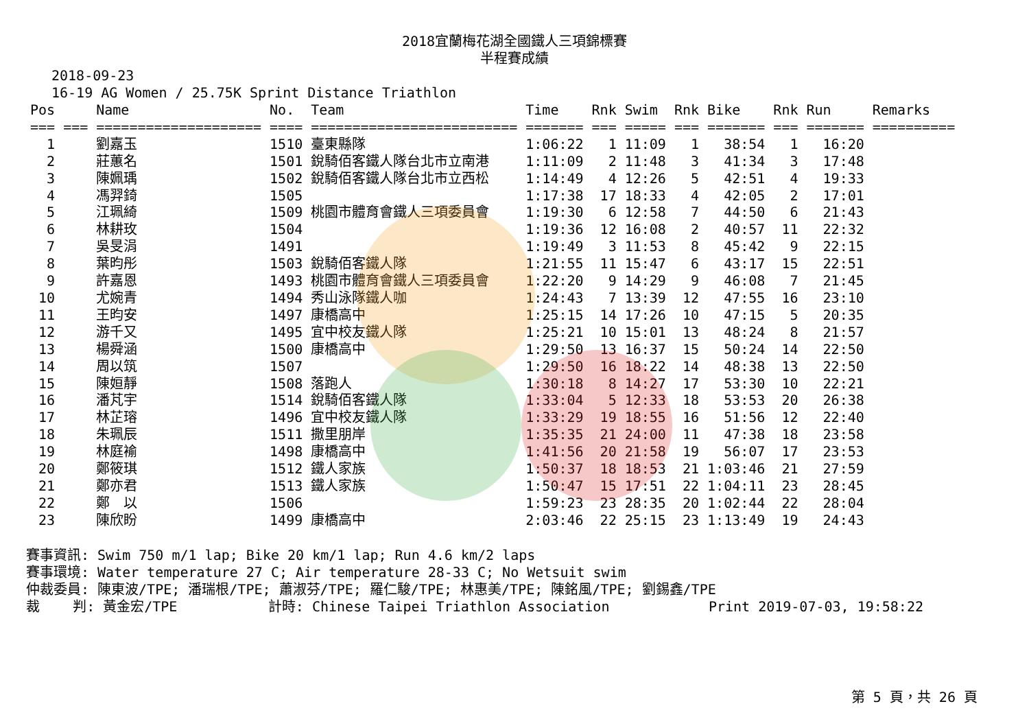2018宜蘭梅花湖全國鐵人三項錦標賽
半程賽成績
2018-09-23
16-19 AG Women / 25.75K Sprint Distance Triathlon
| Pos | | Name | No. | Team | Time | Rnk | Swim | Rnk | Bike | Rnk | Run | Remarks |
| --- | --- | --- | --- | --- | --- | --- | --- | --- | --- | --- | --- | --- |
| === | === | ==================== | ==== | ========================= | ======= | === | ===== | === | ======= | === | ======= | ========== |
| 1 | | 劉嘉玉 | 1510 | 臺東縣隊 | 1:06:22 | 1 | 11:09 | 1 | 38:54 | 1 | 16:20 | |
| 2 | | 莊蕙名 | 1501 | 銳騎佰客鐵人隊台北市立南港 | 1:11:09 | 2 | 11:48 | 3 | 41:34 | 3 | 17:48 | |
| 3 | | 陳姵瑀 | 1502 | 銳騎佰客鐵人隊台北市立西松 | 1:14:49 | 4 | 12:26 | 5 | 42:51 | 4 | 19:33 | |
| 4 | | 馮羿錡 | 1505 | | 1:17:38 | 17 | 18:33 | 4 | 42:05 | 2 | 17:01 | |
| 5 | | 江珮綺 | 1509 | 桃園市體育會鐵人三項委員會 | 1:19:30 | 6 | 12:58 | 7 | 44:50 | 6 | 21:43 | |
| 6 | | 林耕玫 | 1504 | | 1:19:36 | 12 | 16:08 | 2 | 40:57 | 11 | 22:32 | |
| 7 | | 吳旻涓 | 1491 | | 1:19:49 | 3 | 11:53 | 8 | 45:42 | 9 | 22:15 | |
| 8 | | 葉昀彤 | 1503 | 銳騎佰客鐵人隊 | 1:21:55 | 11 | 15:47 | 6 | 43:17 | 15 | 22:51 | |
| 9 | | 許嘉恩 | 1493 | 桃園市體育會鐵人三項委員會 | 1:22:20 | 9 | 14:29 | 9 | 46:08 | 7 | 21:45 | |
| 10 | | 尤婉青 | 1494 | 秀山泳隊鐵人咖 | 1:24:43 | 7 | 13:39 | 12 | 47:55 | 16 | 23:10 | |
| 11 | | 王昀安 | 1497 | 康橋高中 | 1:25:15 | 14 | 17:26 | 10 | 47:15 | 5 | 20:35 | |
| 12 | | 游千又 | 1495 | 宜中校友鐵人隊 | 1:25:21 | 10 | 15:01 | 13 | 48:24 | 8 | 21:57 | |
| 13 | | 楊舜涵 | 1500 | 康橋高中 | 1:29:50 | 13 | 16:37 | 15 | 50:24 | 14 | 22:50 | |
| 14 | | 周以筑 | 1507 | | 1:29:50 | 16 | 18:22 | 14 | 48:38 | 13 | 22:50 | |
| 15 | | 陳姮靜 | 1508 | 落跑人 | 1:30:18 | 8 | 14:27 | 17 | 53:30 | 10 | 22:21 | |
| 16 | | 潘芃宇 | 1514 | 銳騎佰客鐵人隊 | 1:33:04 | 5 | 12:33 | 18 | 53:53 | 20 | 26:38 | |
| 17 | | 林芷瑢 | 1496 | 宜中校友鐵人隊 | 1:33:29 | 19 | 18:55 | 16 | 51:56 | 12 | 22:40 | |
| 18 | | 朱珮辰 | 1511 | 撒里朋岸 | 1:35:35 | 21 | 24:00 | 11 | 47:38 | 18 | 23:58 | |
| 19 | | 林庭褕 | 1498 | 康橋高中 | 1:41:56 | 20 | 21:58 | 19 | 56:07 | 17 | 23:53 | |
| 20 | | 鄭筱琪 | 1512 | 鐵人家族 | 1:50:37 | 18 | 18:53 | 21 | 1:03:46 | 21 | 27:59 | |
| 21 | | 鄭亦君 | 1513 | 鐵人家族 | 1:50:47 | 15 | 17:51 | 22 | 1:04:11 | 23 | 28:45 | |
| 22 | | 鄭 以 | 1506 | | 1:59:23 | 23 | 28:35 | 20 | 1:02:44 | 22 | 28:04 | |
| 23 | | 陳欣盼 | 1499 | 康橋高中 | 2:03:46 | 22 | 25:15 | 23 | 1:13:49 | 19 | 24:43 | |
賽事資訊: Swim 750 m/1 lap; Bike 20 km/1 lap; Run 4.6 km/2 laps 賽事環境: Water temperature 27 C; Air temperature 28-33 C; No Wetsuit swim 仲裁委員: 陳東波/TPE; 潘瑞根/TPE; 蕭淑芬/TPE; 羅仁駿/TPE; 林惠美/TPE; 陳銘風/TPE; 劉錫鑫/TPE 裁 判: 黃金宏/TPE 計時: Chinese Taipei Triathlon Association Print 2019-07-03, 19:58:22
第 5 頁，共 26 頁